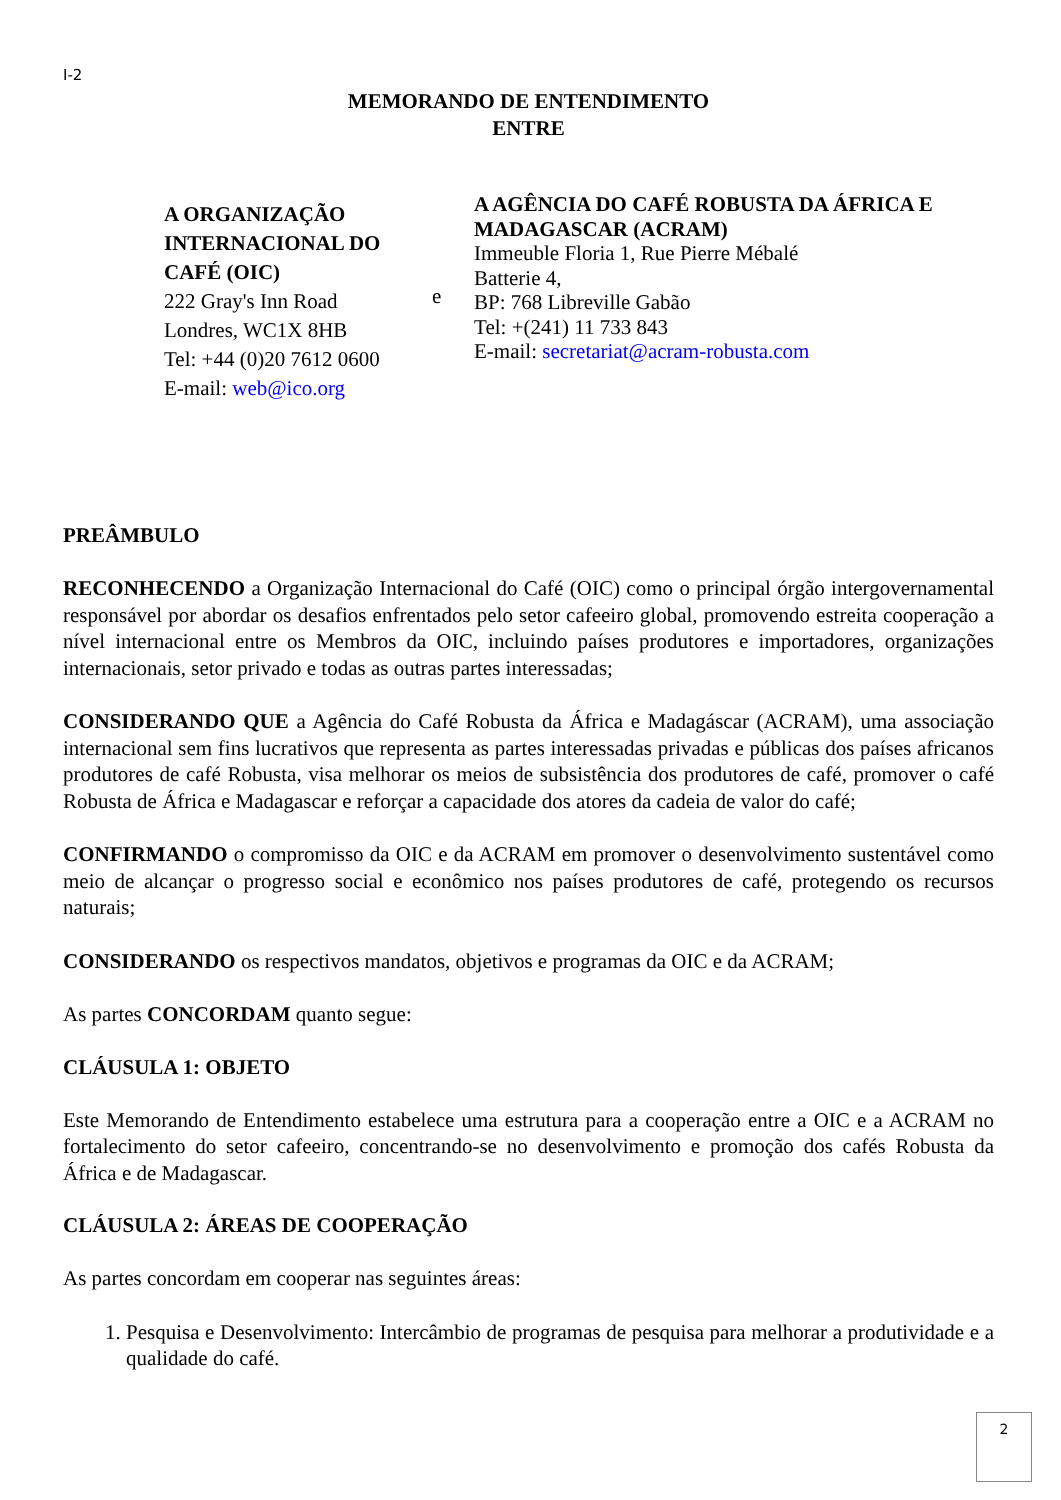I-2
MEMORANDO DE ENTENDIMENTO
ENTRE
A ORGANIZAÇÃO INTERNACIONAL DO CAFÉ (OIC)
222 Gray's Inn Road
Londres, WC1X 8HB
Tel: +44 (0)20 7612 0600
E-mail: web@ico.org
e
A AGÊNCIA DO CAFÉ ROBUSTA DA ÁFRICA E MADAGASCAR (ACRAM)
Immeuble Floria 1, Rue Pierre Mébalé
Batterie 4,
BP: 768 Libreville Gabão
Tel: +(241) 11 733 843
E-mail: secretariat@acram-robusta.com
PREÂMBULO
RECONHECENDO a Organização Internacional do Café (OIC) como o principal órgão intergovernamental responsável por abordar os desafios enfrentados pelo setor cafeeiro global, promovendo estreita cooperação a nível internacional entre os Membros da OIC, incluindo países produtores e importadores, organizações internacionais, setor privado e todas as outras partes interessadas;
CONSIDERANDO QUE a Agência do Café Robusta da África e Madagáscar (ACRAM), uma associação internacional sem fins lucrativos que representa as partes interessadas privadas e públicas dos países africanos produtores de café Robusta, visa melhorar os meios de subsistência dos produtores de café, promover o café Robusta de África e Madagascar e reforçar a capacidade dos atores da cadeia de valor do café;
CONFIRMANDO o compromisso da OIC e da ACRAM em promover o desenvolvimento sustentável como meio de alcançar o progresso social e econômico nos países produtores de café, protegendo os recursos naturais;
CONSIDERANDO os respectivos mandatos, objetivos e programas da OIC e da ACRAM;
As partes CONCORDAM quanto segue:
CLÁUSULA 1: OBJETO
Este Memorando de Entendimento estabelece uma estrutura para a cooperação entre a OIC e a ACRAM no fortalecimento do setor cafeeiro, concentrando-se no desenvolvimento e promoção dos cafés Robusta da África e de Madagascar.
CLÁUSULA 2: ÁREAS DE COOPERAÇÃO
As partes concordam em cooperar nas seguintes áreas:
1. Pesquisa e Desenvolvimento: Intercâmbio de programas de pesquisa para melhorar a produtividade e a qualidade do café.
2